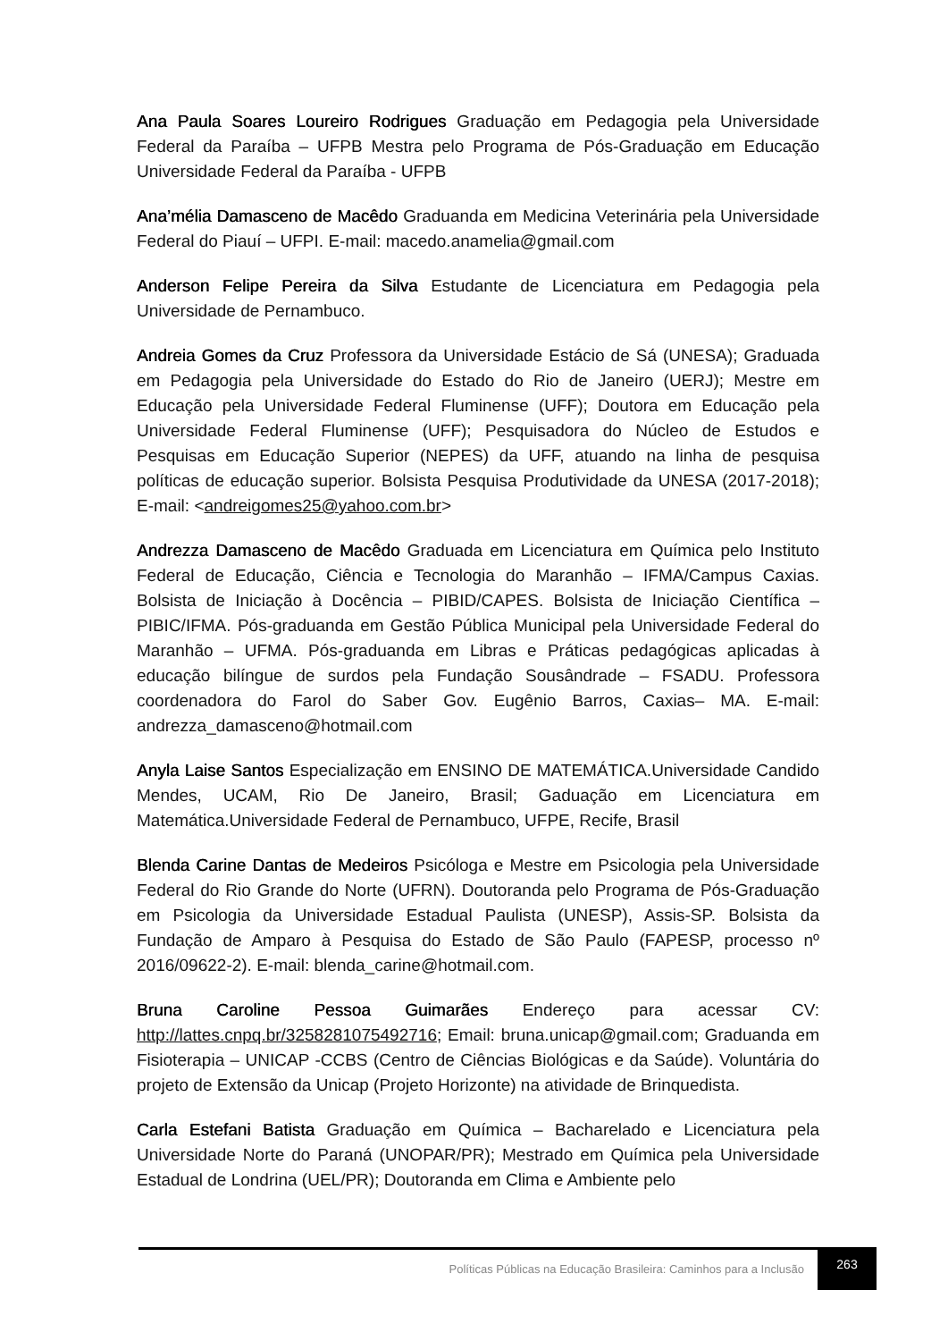Ana Paula Soares Loureiro Rodrigues Graduação em Pedagogia pela Universidade Federal da Paraíba – UFPB Mestra pelo Programa de Pós-Graduação em Educação Universidade Federal da Paraíba - UFPB
Ana’mélia Damasceno de Macêdo Graduanda em Medicina Veterinária pela Universidade Federal do Piauí – UFPI. E-mail: macedo.anamelia@gmail.com
Anderson Felipe Pereira da Silva Estudante de Licenciatura em Pedagogia pela Universidade de Pernambuco.
Andreia Gomes da Cruz Professora da Universidade Estácio de Sá (UNESA); Graduada em Pedagogia pela Universidade do Estado do Rio de Janeiro (UERJ); Mestre em Educação pela Universidade Federal Fluminense (UFF); Doutora em Educação pela Universidade Federal Fluminense (UFF); Pesquisadora do Núcleo de Estudos e Pesquisas em Educação Superior (NEPES) da UFF, atuando na linha de pesquisa políticas de educação superior. Bolsista Pesquisa Produtividade da UNESA (2017-2018); E-mail: <andreigomes25@yahoo.com.br>
Andrezza Damasceno de Macêdo Graduada em Licenciatura em Química pelo Instituto Federal de Educação, Ciência e Tecnologia do Maranhão – IFMA/Campus Caxias. Bolsista de Iniciação à Docência – PIBID/CAPES. Bolsista de Iniciação Científica – PIBIC/IFMA. Pós-graduanda em Gestão Pública Municipal pela Universidade Federal do Maranhão – UFMA. Pós-graduanda em Libras e Práticas pedagógicas aplicadas à educação bilíngue de surdos pela Fundação Sousândrade – FSADU. Professora coordenadora do Farol do Saber Gov. Eugênio Barros, Caxias– MA. E-mail: andrezza_damasceno@hotmail.com
Anyla Laise Santos Especialização em ENSINO DE MATEMÁTICA.Universidade Candido Mendes, UCAM, Rio De Janeiro, Brasil; Gaduação em Licenciatura em Matemática.Universidade Federal de Pernambuco, UFPE, Recife, Brasil
Blenda Carine Dantas de Medeiros Psicóloga e Mestre em Psicologia pela Universidade Federal do Rio Grande do Norte (UFRN). Doutoranda pelo Programa de Pós-Graduação em Psicologia da Universidade Estadual Paulista (UNESP), Assis-SP. Bolsista da Fundação de Amparo à Pesquisa do Estado de São Paulo (FAPESP, processo nº 2016/09622-2). E-mail: blenda_carine@hotmail.com.
Bruna Caroline Pessoa Guimarães Endereço para acessar CV: http://lattes.cnpq.br/3258281075492716; Email: bruna.unicap@gmail.com; Graduanda em Fisioterapia – UNICAP -CCBS (Centro de Ciências Biológicas e da Saúde). Voluntária do projeto de Extensão da Unicap (Projeto Horizonte) na atividade de Brinquedista.
Carla Estefani Batista Graduação em Química – Bacharelado e Licenciatura pela Universidade Norte do Paraná (UNOPAR/PR); Mestrado em Química pela Universidade Estadual de Londrina (UEL/PR); Doutoranda em Clima e Ambiente pelo
Políticas Públicas na Educação Brasileira: Caminhos para a Inclusão 263